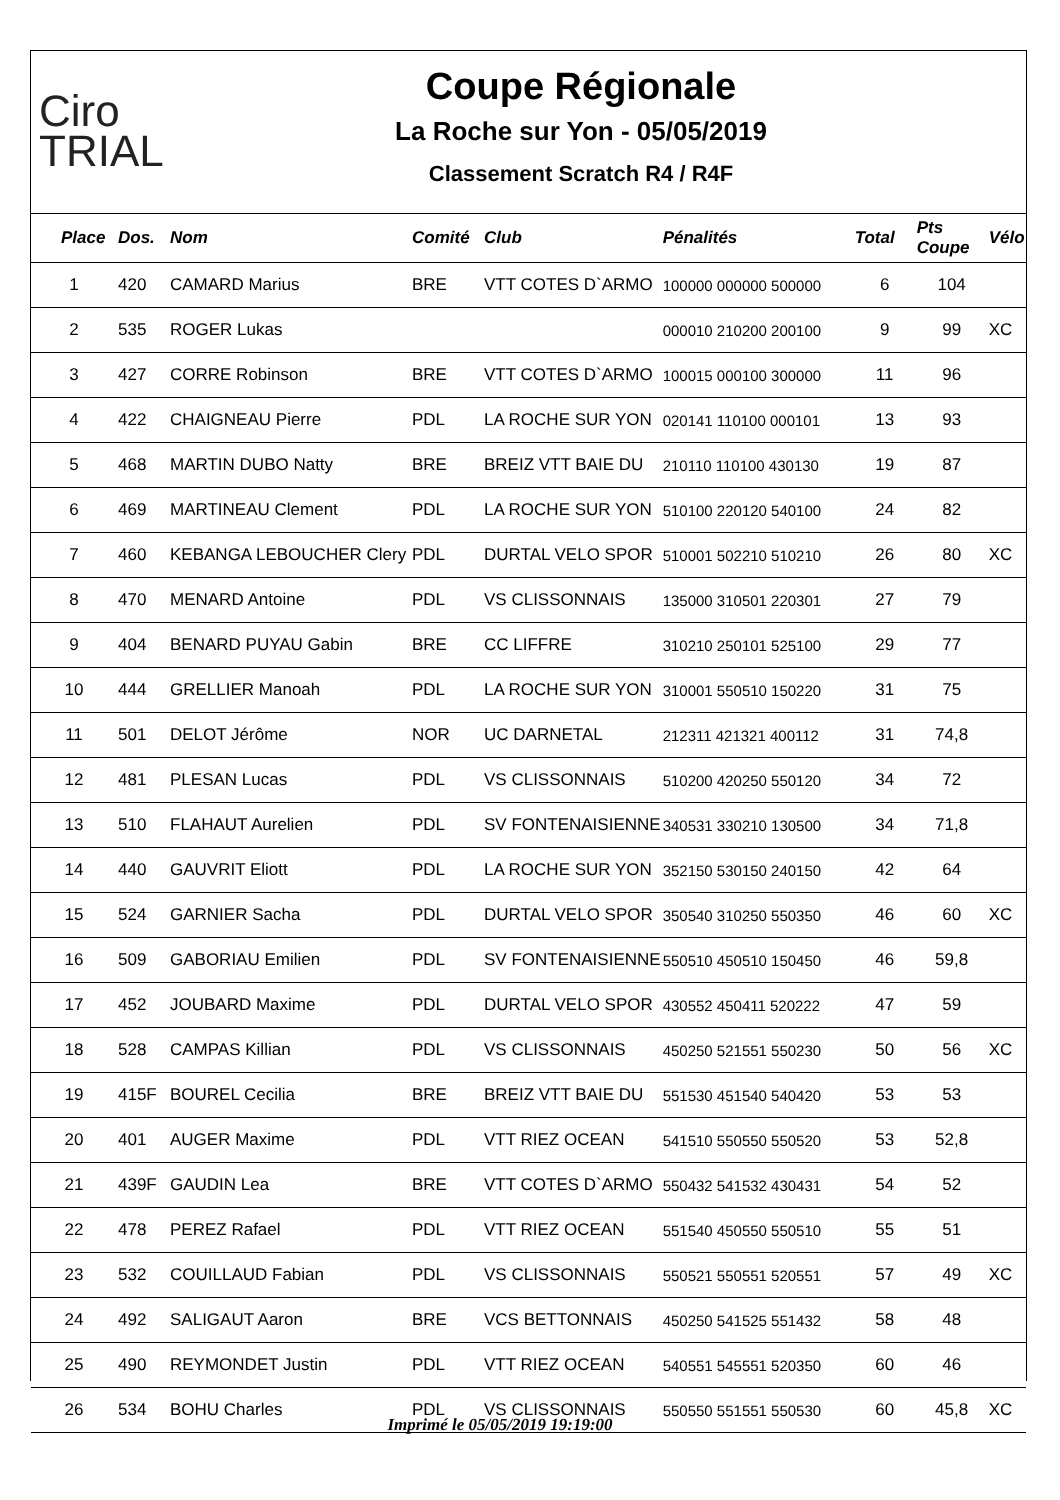Ciro
TRIAL
Coupe Régionale
La Roche sur Yon - 05/05/2019
Classement Scratch R4 / R4F
| Place | Dos. | Nom | Comité | Club | Pénalités | Total | Pts Coupe | Vélo |
| --- | --- | --- | --- | --- | --- | --- | --- | --- |
| 1 | 420 | CAMARD Marius | BRE | VTT COTES D`ARMO | 100000 000000 500000 | 6 | 104 | |
| 2 | 535 | ROGER Lukas | | | 000010 210200 200100 | 9 | 99 | XC |
| 3 | 427 | CORRE Robinson | BRE | VTT COTES D`ARMO | 100015 000100 300000 | 11 | 96 | |
| 4 | 422 | CHAIGNEAU Pierre | PDL | LA ROCHE SUR YON | 020141 110100 000101 | 13 | 93 | |
| 5 | 468 | MARTIN DUBO Natty | BRE | BREIZ VTT BAIE DU | 210110 110100 430130 | 19 | 87 | |
| 6 | 469 | MARTINEAU Clement | PDL | LA ROCHE SUR YON | 510100 220120 540100 | 24 | 82 | |
| 7 | 460 | KEBANGA LEBOUCHER Clery | PDL | DURTAL VELO SPOR | 510001 502210 510210 | 26 | 80 | XC |
| 8 | 470 | MENARD Antoine | PDL | VS CLISSONNAIS | 135000 310501 220301 | 27 | 79 | |
| 9 | 404 | BENARD PUYAU Gabin | BRE | CC LIFFRE | 310210 250101 525100 | 29 | 77 | |
| 10 | 444 | GRELLIER Manoah | PDL | LA ROCHE SUR YON | 310001 550510 150220 | 31 | 75 | |
| 11 | 501 | DELOT Jérôme | NOR | UC DARNETAL | 212311 421321 400112 | 31 | 74,8 | |
| 12 | 481 | PLESAN Lucas | PDL | VS CLISSONNAIS | 510200 420250 550120 | 34 | 72 | |
| 13 | 510 | FLAHAUT Aurelien | PDL | SV FONTENAISIENNE | 340531 330210 130500 | 34 | 71,8 | |
| 14 | 440 | GAUVRIT Eliott | PDL | LA ROCHE SUR YON | 352150 530150 240150 | 42 | 64 | |
| 15 | 524 | GARNIER Sacha | PDL | DURTAL VELO SPOR | 350540 310250 550350 | 46 | 60 | XC |
| 16 | 509 | GABORIAU Emilien | PDL | SV FONTENAISIENNE | 550510 450510 150450 | 46 | 59,8 | |
| 17 | 452 | JOUBARD Maxime | PDL | DURTAL VELO SPOR | 430552 450411 520222 | 47 | 59 | |
| 18 | 528 | CAMPAS Killian | PDL | VS CLISSONNAIS | 450250 521551 550230 | 50 | 56 | XC |
| 19 | 415F | BOUREL Cecilia | BRE | BREIZ VTT BAIE DU | 551530 451540 540420 | 53 | 53 | |
| 20 | 401 | AUGER Maxime | PDL | VTT RIEZ OCEAN | 541510 550550 550520 | 53 | 52,8 | |
| 21 | 439F | GAUDIN Lea | BRE | VTT COTES D`ARMO | 550432 541532 430431 | 54 | 52 | |
| 22 | 478 | PEREZ Rafael | PDL | VTT RIEZ OCEAN | 551540 450550 550510 | 55 | 51 | |
| 23 | 532 | COUILLAUD Fabian | PDL | VS CLISSONNAIS | 550521 550551 520551 | 57 | 49 | XC |
| 24 | 492 | SALIGAUT Aaron | BRE | VCS BETTONNAIS | 450250 541525 551432 | 58 | 48 | |
| 25 | 490 | REYMONDET Justin | PDL | VTT RIEZ OCEAN | 540551 545551 520350 | 60 | 46 | |
| 26 | 534 | BOHU Charles | PDL | VS CLISSONNAIS | 550550 551551 550530 | 60 | 45,8 | XC |
Imprimé le 05/05/2019 19:19:00